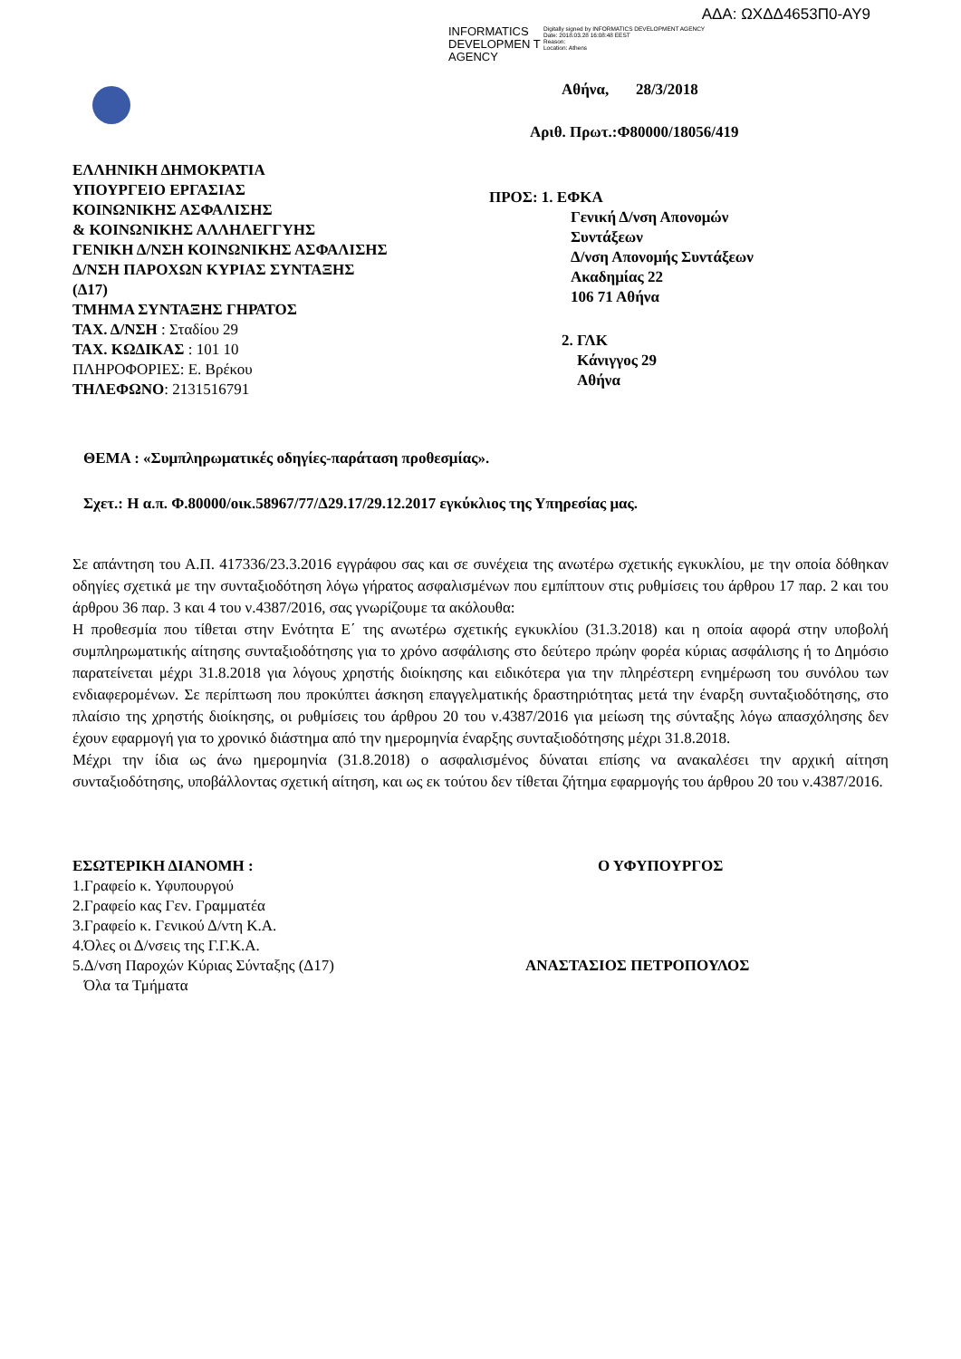ΑΔΑ: ΩΧΔΔ4653Π0-ΑΥ9
INFORMATICS DEVELOPMEN T AGENCY
Digitally signed by INFORMATICS DEVELOPMENT AGENCY
Date: 2018.03.28 16:08:48 EEST
Reason:
Location: Athens
ΕΛΛΗΝΙΚΗ ΔΗΜΟΚΡΑΤΙΑ
ΥΠΟΥΡΓΕΙΟ ΕΡΓΑΣΙΑΣ
ΚΟΙΝΩΝΙΚΗΣ ΑΣΦΑΛΙΣΗΣ
& ΚΟΙΝΩΝΙΚΗΣ ΑΛΛΗΛΕΓΓΥΗΣ
ΓΕΝΙΚΗ Δ/ΝΣΗ ΚΟΙΝΩΝΙΚΗΣ ΑΣΦΑΛΙΣΗΣ
Δ/ΝΣΗ ΠΑΡΟΧΩΝ ΚΥΡΙΑΣ ΣΥΝΤΑΞΗΣ
(Δ17)
ΤΜΗΜΑ ΣΥΝΤΑΞΗΣ ΓΗΡΑΤΟΣ
ΤΑΧ. Δ/ΝΣΗ : Σταδίου 29
ΤΑΧ. ΚΩΔΙΚΑΣ : 101 10
ΠΛΗΡΟΦΟΡΙΕΣ: Ε. Βρέκου
ΤΗΛΕΦΩΝΟ: 2131516791
Αθήνα, 28/3/2018
Αριθ. Πρωτ.:Φ80000/18056/419
ΠΡΟΣ: 1. ΕΦΚΑ
Γενική Δ/νση Απονομών
Συντάξεων
Δ/νση Απονομής Συντάξεων
Ακαδημίας 22
106 71 Αθήνα
2. ΓΛΚ
Κάνιγγος 29
Αθήνα
ΘΕΜΑ : «Συμπληρωματικές οδηγίες-παράταση προθεσμίας».
Σχετ.: Η α.π. Φ.80000/οικ.58967/77/Δ29.17/29.12.2017 εγκύκλιος της Υπηρεσίας μας.
Σε απάντηση του Α.Π. 417336/23.3.2016 εγγράφου σας και σε συνέχεια της ανωτέρω σχετικής εγκυκλίου, με την οποία δόθηκαν οδηγίες σχετικά με την συνταξιοδότηση λόγω γήρατος ασφαλισμένων που εμπίπτουν στις ρυθμίσεις του άρθρου 17 παρ. 2 και του άρθρου 36 παρ. 3 και 4 του ν.4387/2016, σας γνωρίζουμε τα ακόλουθα:
Η προθεσμία που τίθεται στην Ενότητα Ε΄ της ανωτέρω σχετικής εγκυκλίου (31.3.2018) και η οποία αφορά στην υποβολή συμπληρωματικής αίτησης συνταξιοδότησης για το χρόνο ασφάλισης στο δεύτερο πρώην φορέα κύριας ασφάλισης ή το Δημόσιο παρατείνεται μέχρι 31.8.2018 για λόγους χρηστής διοίκησης και ειδικότερα για την πληρέστερη ενημέρωση του συνόλου των ενδιαφερομένων. Σε περίπτωση που προκύπτει άσκηση επαγγελματικής δραστηριότητας μετά την έναρξη συνταξιοδότησης, στο πλαίσιο της χρηστής διοίκησης, οι ρυθμίσεις του άρθρου 20 του ν.4387/2016 για μείωση της σύνταξης λόγω απασχόλησης δεν έχουν εφαρμογή για το χρονικό διάστημα από την ημερομηνία έναρξης συνταξιοδότησης μέχρι 31.8.2018.
Μέχρι την ίδια ως άνω ημερομηνία (31.8.2018) ο ασφαλισμένος δύναται επίσης να ανακαλέσει την αρχική αίτηση συνταξιοδότησης, υποβάλλοντας σχετική αίτηση, και ως εκ τούτου δεν τίθεται ζήτημα εφαρμογής του άρθρου 20 του ν.4387/2016.
ΕΣΩΤΕΡΙΚΗ ΔΙΑΝΟΜΗ :
1.Γραφείο κ. Υφυπουργού
2.Γραφείο κας Γεν. Γραμματέα
3.Γραφείο κ. Γενικού Δ/ντη Κ.Α.
4.Όλες οι Δ/νσεις της Γ.Γ.Κ.Α.
5.Δ/νση Παροχών Κύριας Σύνταξης (Δ17)
Όλα τα Τμήματα
Ο ΥΦΥΠΟΥΡΓΟΣ
ΑΝΑΣΤΑΣΙΟΣ ΠΕΤΡΟΠΟΥΛΟΣ